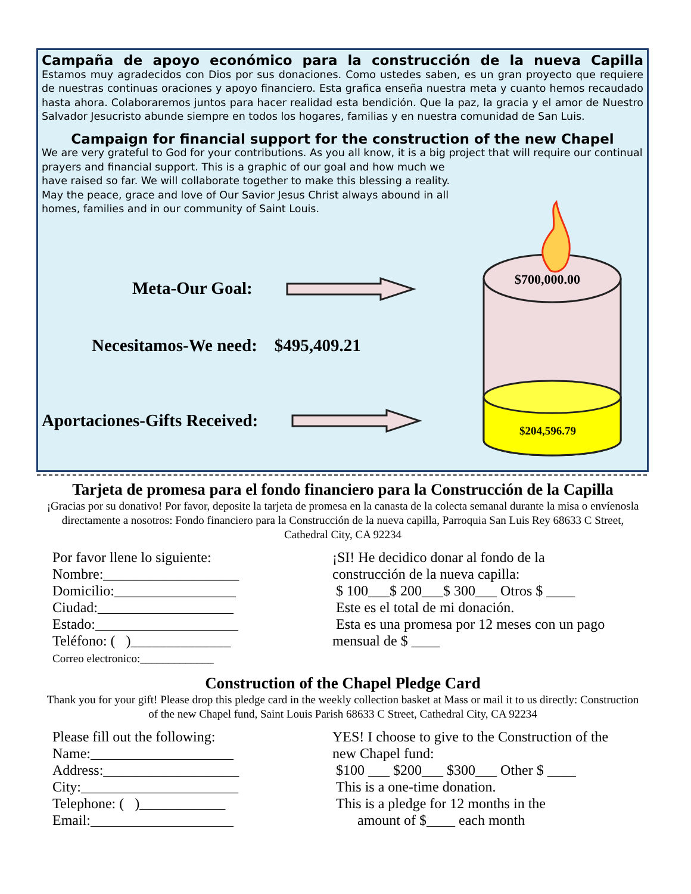Campaña de apoyo económico para la construcción de la nueva Capilla
Estamos muy agradecidos con Dios por sus donaciones. Como ustedes saben, es un gran proyecto que requiere de nuestras continuas oraciones y apoyo financiero. Esta grafica enseña nuestra meta y cuanto hemos recaudado hasta ahora. Colaboraremos juntos para hacer realidad esta bendición. Que la paz, la gracia y el amor de Nuestro Salvador Jesucristo abunde siempre en todos los hogares, familias y en nuestra comunidad de San Luis.
Campaign for financial support for the construction of the new Chapel
We are very grateful to God for your contributions. As you all know, it is a big project that will require our continual prayers and financial support. This is a graphic of our goal and how much we
have raised so far. We will collaborate together to make this blessing a reality.
May the peace, grace and love of Our Savior Jesus Christ always abound in all
homes, families and in our community of Saint Louis.
Meta-Our Goal:
Necesitamos-We need: $495,409.21
Aportaciones-Gifts Received:
$700,000.00
$204,596.79
Tarjeta de promesa para el fondo financiero para la Construcción de la Capilla
¡Gracias por su donativo! Por favor, deposite la tarjeta de promesa en la canasta de la colecta semanal durante la misa o envíenosla directamente a nosotros: Fondo financiero para la Construcción de la nueva capilla, Parroquia San Luis Rey 68633 C Street, Cathedral City, CA 92234
Por favor llene lo siguiente:
Nombre:___________________
Domicilio:_________________
Ciudad:___________________
Estado:____________________
Teléfono: ( )______________
Correo electronico:_____________
¡SI! He decidico donar al fondo de la construcción de la nueva capilla:
$ 100___$ 200___$ 300___ Otros $ ____
Este es el total de mi donación.
Esta es una promesa por 12 meses con un pago mensual de $ ____
Construction of the Chapel Pledge Card
Thank you for your gift! Please drop this pledge card in the weekly collection basket at Mass or mail it to us directly: Construction of the new Chapel fund, Saint Louis Parish 68633 C Street, Cathedral City, CA 92234
Please fill out the following:
Name:____________________
Address:___________________
City:______________________
Telephone: ( )____________
Email:____________________
YES! I choose to give to the Construction of the new Chapel fund:
$100 ___ $200___ $300___ Other $ ____
This is a one-time donation.
This is a pledge for 12 months in the
amount of $____ each month